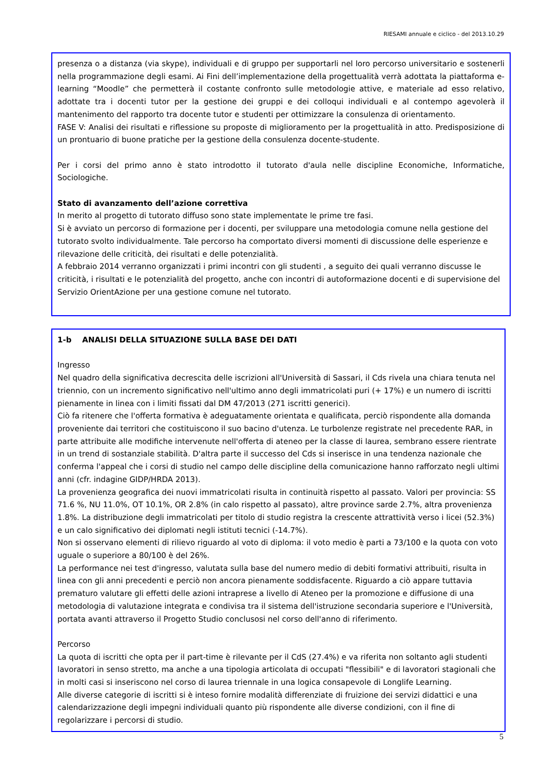RIESAMI annuale e ciclico - del 2013.10.29
presenza o a distanza (via skype), individuali e di gruppo per supportarli nel loro percorso universitario e sostenerli nella programmazione degli esami. Ai Fini dell’implementazione della progettualità verrà adottata la piattaforma e-learning “Moodle” che permetterà il costante confronto sulle metodologie attive, e materiale ad esso relativo, adottate tra i docenti tutor per la gestione dei gruppi e dei colloqui individuali e al contempo agevolerà il mantenimento del rapporto tra docente tutor e studenti per ottimizzare la consulenza di orientamento.
FASE V: Analisi dei risultati e riflessione su proposte di miglioramento per la progettualità in atto. Predisposizione di un prontuario di buone pratiche per la gestione della consulenza docente-studente.
Per i corsi del primo anno è stato introdotto il tutorato d'aula nelle discipline Economiche, Informatiche, Sociologiche.
Stato di avanzamento dell’azione correttiva
In merito al progetto di tutorato diffuso sono state implementate le prime tre fasi.
Si è avviato un percorso di formazione per i docenti, per sviluppare una metodologia comune nella gestione del tutorato svolto individualmente. Tale percorso ha comportato diversi momenti di discussione delle esperienze e rilevazione delle criticità, dei risultati e delle potenzialità.
A febbraio 2014 verranno organizzati i primi incontri con gli studenti , a seguito dei quali verranno discusse le criticità, i risultati e le potenzialità del progetto, anche con incontri di autoformazione docenti e di supervisione del Servizio OrientAzione per una gestione comune nel tutorato.
1-b ANALISI DELLA SITUAZIONE SULLA BASE DEI DATI
Ingresso
Nel quadro della significativa decrescita delle iscrizioni all'Università di Sassari, il Cds rivela una chiara tenuta nel triennio, con un incremento significativo nell'ultimo anno degli immatricolati puri (+ 17%) e un numero di iscritti pienamente in linea con i limiti fissati dal DM 47/2013 (271 iscritti generici).
Ciò fa ritenere che l'offerta formativa è adeguatamente orientata e qualificata, perciò rispondente alla domanda proveniente dai territori che costituiscono il suo bacino d'utenza. Le turbolenze registrate nel precedente RAR, in parte attribuite alle modifiche intervenute nell'offerta di ateneo per la classe di laurea, sembrano essere rientrate in un trend di sostanziale stabilità. D'altra parte il successo del Cds si inserisce in una tendenza nazionale che conferma l'appeal che i corsi di studio nel campo delle discipline della comunicazione hanno rafforzato negli ultimi anni (cfr. indagine GIDP/HRDA 2013).
La provenienza geografica dei nuovi immatricolati risulta in continuità rispetto al passato. Valori per provincia: SS 71.6 %, NU 11.0%, OT 10.1%, OR 2.8% (in calo rispetto al passato), altre province sarde 2.7%, altra provenienza 1.8%. La distribuzione degli immatricolati per titolo di studio registra la crescente attrattività verso i licei (52.3%) e un calo significativo dei diplomati negli istituti tecnici (-14.7%).
Non si osservano elementi di rilievo riguardo al voto di diploma: il voto medio è parti a 73/100 e la quota con voto uguale o superiore a 80/100 è del 26%.
La performance nei test d'ingresso, valutata sulla base del numero medio di debiti formativi attribuiti, risulta in linea con gli anni precedenti e perciò non ancora pienamente soddisfacente. Riguardo a ciò appare tuttavia prematuro valutare gli effetti delle azioni intraprese a livello di Ateneo per la promozione e diffusione di una metodologia di valutazione integrata e condivisa tra il sistema dell'istruzione secondaria superiore e l'Università, portata avanti attraverso il Progetto Studio conclusosi nel corso dell'anno di riferimento.
Percorso
La quota di iscritti che opta per il part-time è rilevante per il CdS (27.4%) e va riferita non soltanto agli studenti lavoratori in senso stretto, ma anche a una tipologia articolata di occupati "flessibili" e di lavoratori stagionali che in molti casi si inseriscono nel corso di laurea triennale in una logica consapevole di Longlife Learning.
Alle diverse categorie di iscritti si è inteso fornire modalità differenziate di fruizione dei servizi didattici e una calendarizzazione degli impegni individuali quanto più rispondente alle diverse condizioni, con il fine di regolarizzare i percorsi di studio.
5